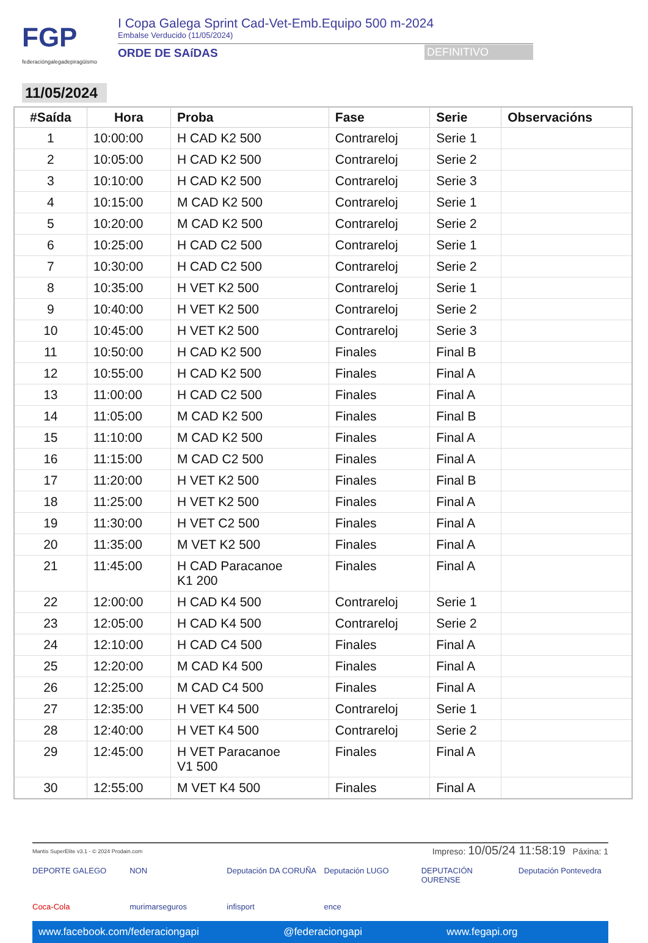FGP
federacióngalegadepiragüismo
I Copa Galega Sprint Cad-Vet-Emb.Equipo 500 m-2024
Embalse Verducido (11/05/2024)
ORDE DE SAíDAS DEFINITIVO
11/05/2024
| #Saída | Hora | Proba | Fase | Serie | Observacións |
| --- | --- | --- | --- | --- | --- |
| 1 | 10:00:00 | H CAD K2 500 | Contrareloj | Serie 1 | |
| 2 | 10:05:00 | H CAD K2 500 | Contrareloj | Serie 2 | |
| 3 | 10:10:00 | H CAD K2 500 | Contrareloj | Serie 3 | |
| 4 | 10:15:00 | M CAD K2 500 | Contrareloj | Serie 1 | |
| 5 | 10:20:00 | M CAD K2 500 | Contrareloj | Serie 2 | |
| 6 | 10:25:00 | H CAD C2 500 | Contrareloj | Serie 1 | |
| 7 | 10:30:00 | H CAD C2 500 | Contrareloj | Serie 2 | |
| 8 | 10:35:00 | H VET K2 500 | Contrareloj | Serie 1 | |
| 9 | 10:40:00 | H VET K2 500 | Contrareloj | Serie 2 | |
| 10 | 10:45:00 | H VET K2 500 | Contrareloj | Serie 3 | |
| 11 | 10:50:00 | H CAD K2 500 | Finales | Final B | |
| 12 | 10:55:00 | H CAD K2 500 | Finales | Final A | |
| 13 | 11:00:00 | H CAD C2 500 | Finales | Final A | |
| 14 | 11:05:00 | M CAD K2 500 | Finales | Final B | |
| 15 | 11:10:00 | M CAD K2 500 | Finales | Final A | |
| 16 | 11:15:00 | M CAD C2 500 | Finales | Final A | |
| 17 | 11:20:00 | H VET K2 500 | Finales | Final B | |
| 18 | 11:25:00 | H VET K2 500 | Finales | Final A | |
| 19 | 11:30:00 | H VET C2 500 | Finales | Final A | |
| 20 | 11:35:00 | M VET K2 500 | Finales | Final A | |
| 21 | 11:45:00 | H CAD Paracanoe K1 200 | Finales | Final A | |
| 22 | 12:00:00 | H CAD K4 500 | Contrareloj | Serie 1 | |
| 23 | 12:05:00 | H CAD K4 500 | Contrareloj | Serie 2 | |
| 24 | 12:10:00 | H CAD C4 500 | Finales | Final A | |
| 25 | 12:20:00 | M CAD K4 500 | Finales | Final A | |
| 26 | 12:25:00 | M CAD C4 500 | Finales | Final A | |
| 27 | 12:35:00 | H VET K4 500 | Contrareloj | Serie 1 | |
| 28 | 12:40:00 | H VET K4 500 | Contrareloj | Serie 2 | |
| 29 | 12:45:00 | H VET Paracanoe V1 500 | Finales | Final A | |
| 30 | 12:55:00 | M VET K4 500 | Finales | Final A | |
Mantis SuperElite v3.1 - © 2024 Prodain.com Impreso: 10/05/24 11:58:19 Páxina: 1
DEPORTE GALEGO NON Deputación DA CORUÑA Deputación LUGO DEPUTACIÓN OURENSE Deputación Pontevedra Coca-Cola murimarseguros infisport ence
www.facebook.com/federaciongapi @federaciongapi www.fegapi.org